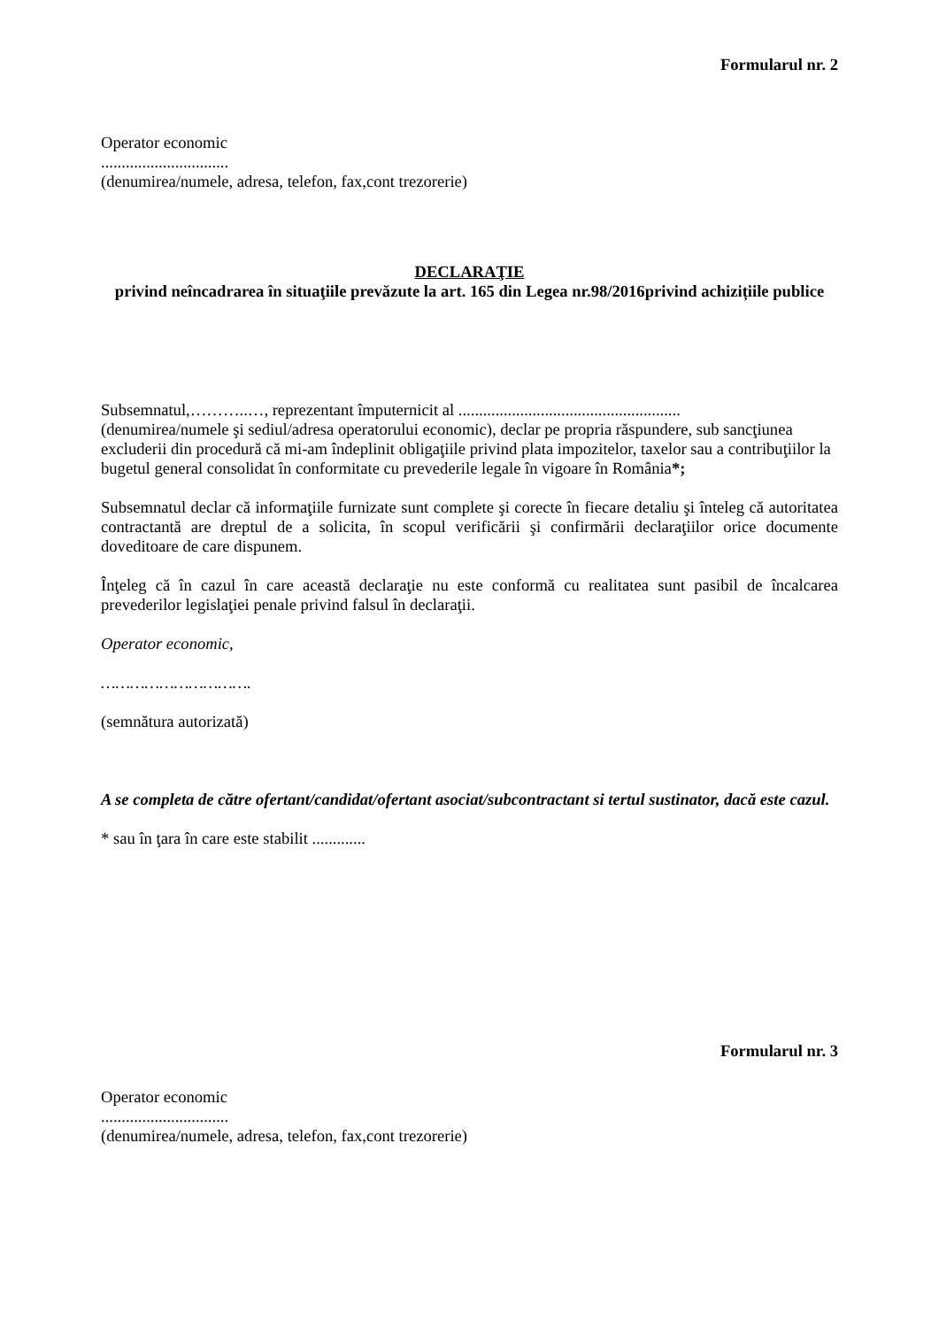Formularul nr. 2
Operator economic
...............................
(denumirea/numele, adresa, telefon, fax,cont trezorerie)
DECLARAŢIE
privind neîncadrarea în situaţiile prevăzute la art. 165 din Legea nr.98/2016privind achizițiile publice
Subsemnatul,………..…, reprezentant împuternicit al ......................................................
(denumirea/numele şi sediul/adresa operatorului economic), declar pe propria răspundere, sub sancţiunea excluderii din procedură că mi-am îndeplinit obligaţiile privind plata impozitelor, taxelor sau a contribuţiilor la bugetul general consolidat în conformitate cu prevederile legale în vigoare în România*;
Subsemnatul declar că informaţiile furnizate sunt complete şi corecte în fiecare detaliu şi înteleg că autoritatea contractantă are dreptul de a solicita, în scopul verificării şi confirmării declaraţiilor orice documente doveditoare de care dispunem.
Înţeleg că în cazul în care această declaraţie nu este conformă cu realitatea sunt pasibil de încalcarea prevederilor legislaţiei penale privind falsul în declaraţii.
Operator economic,
………………………….
(semnătura autorizată)
A se completa de către ofertant/candidat/ofertant asociat/subcontractant si tertul sustinator, dacă este cazul.
* sau în ţara în care este stabilit .............
Formularul nr. 3
Operator economic
...............................
(denumirea/numele, adresa, telefon, fax,cont trezorerie)